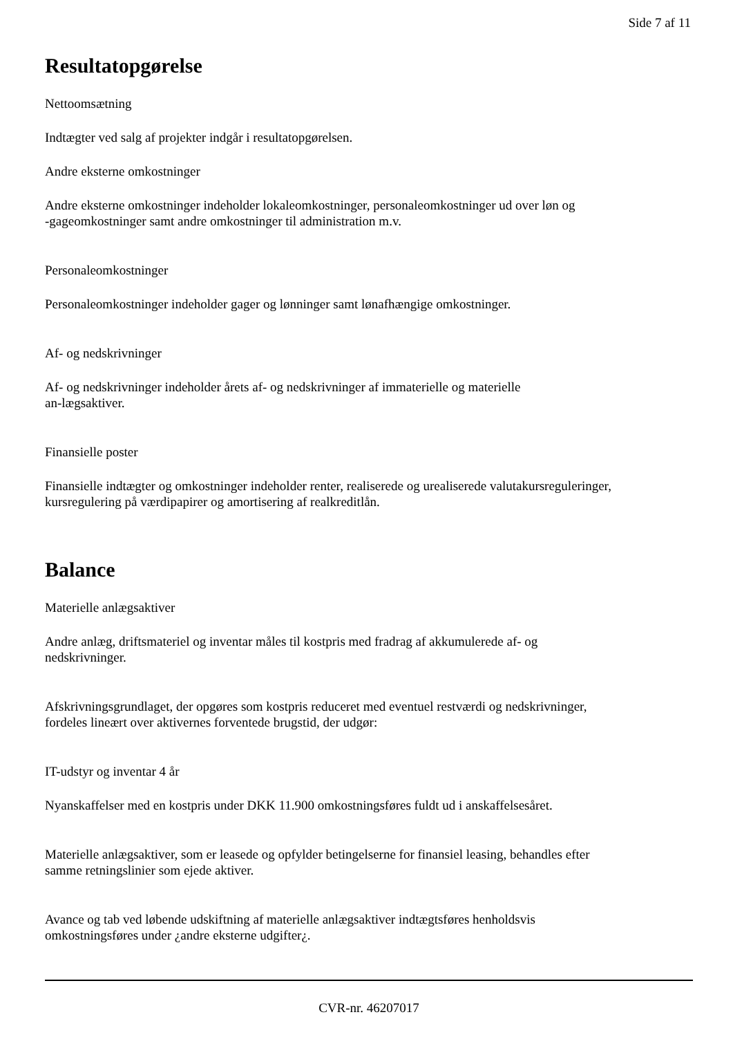Side 7 af 11
Resultatopgørelse
Nettoomsætning
Indtægter ved salg af projekter indgår i resultatopgørelsen.
Andre eksterne omkostninger
Andre eksterne omkostninger indeholder lokaleomkostninger, personaleomkostninger ud over løn og
-gageomkostninger samt andre omkostninger til administration m.v.
Personaleomkostninger
Personaleomkostninger indeholder gager og lønninger samt lønafhængige omkostninger.
Af- og nedskrivninger
Af- og nedskrivninger indeholder årets af- og nedskrivninger af immaterielle og materielle
an-lægsaktiver.
Finansielle poster
Finansielle indtægter og omkostninger indeholder renter, realiserede og urealiserede valutakursreguleringer,
kursregulering på værdipapirer og amortisering af realkreditlån.
Balance
Materielle anlægsaktiver
Andre anlæg, driftsmateriel og inventar måles til kostpris med fradrag af akkumulerede af- og
nedskrivninger.
Afskrivningsgrundlaget, der opgøres som kostpris reduceret med eventuel restværdi og nedskrivninger,
fordeles lineært over aktivernes forventede brugstid, der udgør:
IT-udstyr og inventar 4 år
Nyanskaffelser med en kostpris under DKK 11.900 omkostningsføres fuldt ud i anskaffelsesåret.
Materielle anlægsaktiver, som er leasede og opfylder betingelserne for finansiel leasing, behandles efter
samme retningslinier som ejede aktiver.
Avance og tab ved løbende udskiftning af materielle anlægsaktiver indtægtsføres henholdsvis
omkostningsføres under ¿andre eksterne udgifter¿.
CVR-nr. 46207017